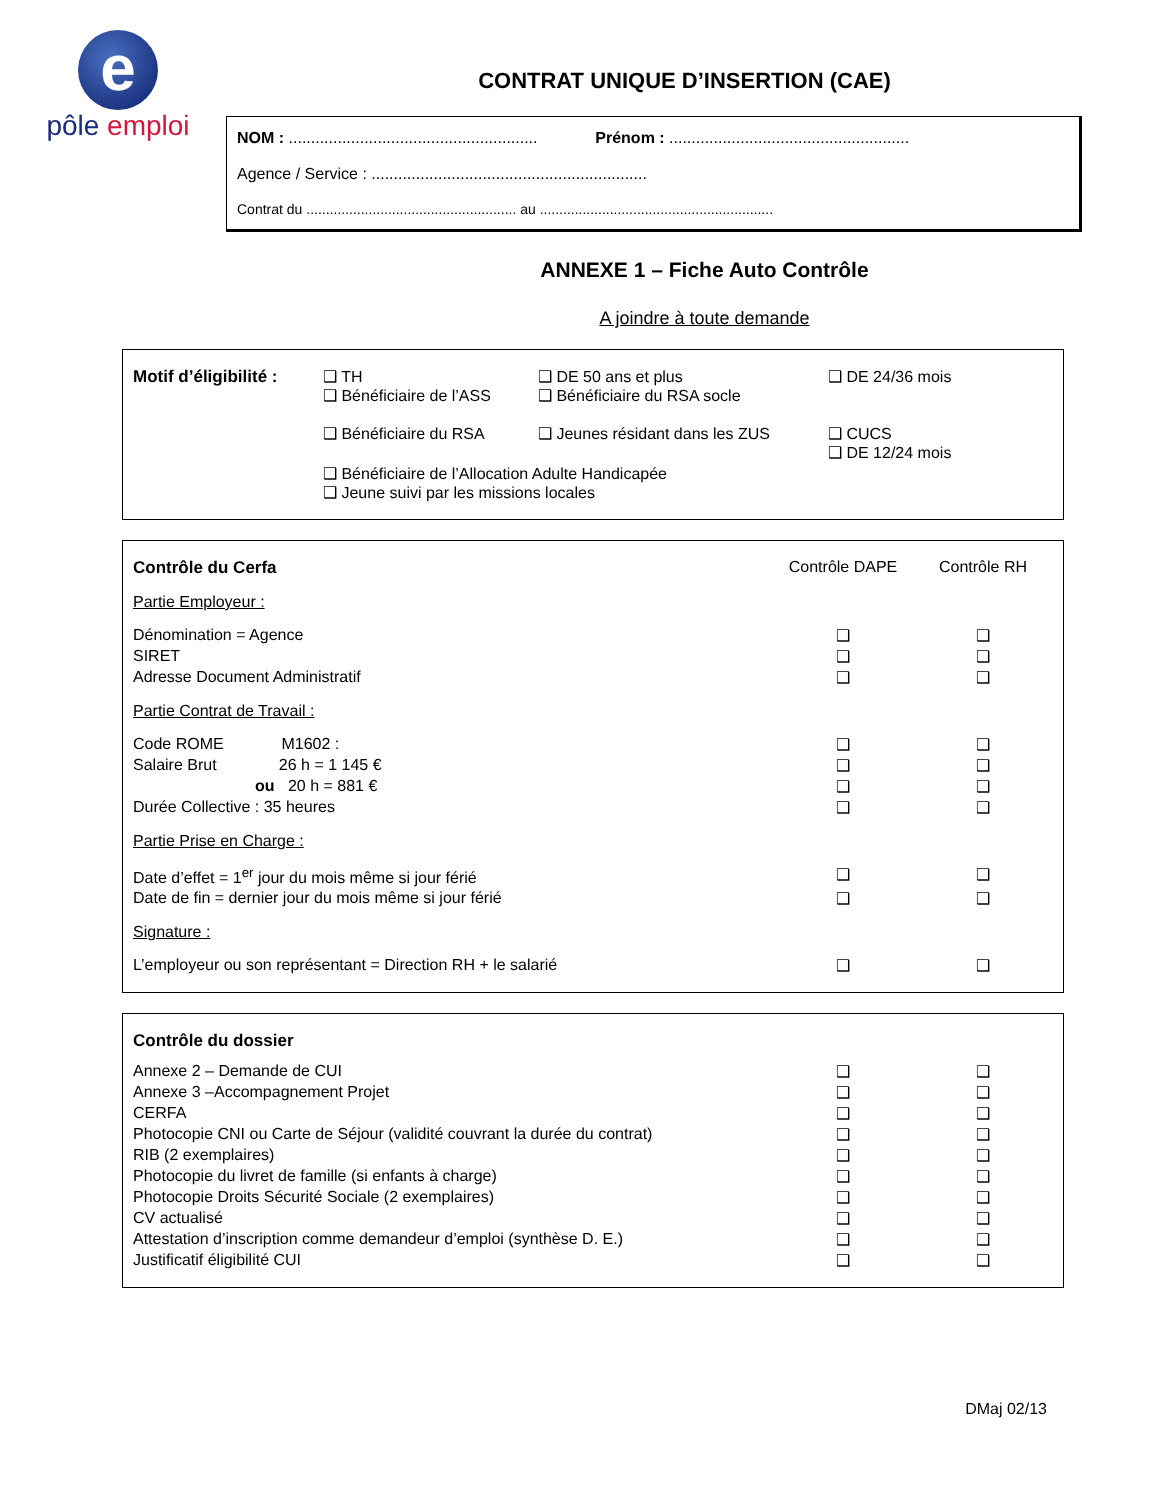e
pôle emploi
CONTRAT UNIQUE D’INSERTION (CAE)
NOM : ........................................................ Prénom : ......................................................
Agence / Service : ..............................................................
Contrat du ...................................................... au ............................................................
ANNEXE 1 – Fiche Auto Contrôle
A joindre à toute demande
| Motif d’éligibilité : | ❑ TH ❑ Bénéficiaire de l’ASS | ❑ DE 50 ans et plus ❑ Bénéficiaire du RSA socle | ❑ DE 24/36 mois |
| | ❑ Bénéficiaire du RSA | ❑ Jeunes résidant dans les ZUS | ❑ CUCS ❑ DE 12/24 mois |
| | ❑ Bénéficiaire de l’Allocation Adulte Handicapée ❑ Jeune suivi par les missions locales | | |
| Contrôle du Cerfa | Contrôle DAPE | Contrôle RH | |
| Partie Employeur : | | | |
| Dénomination = Agence | ❑ | ❑ | |
| SIRET | ❑ | ❑ | |
| Adresse Document Administratif | ❑ | ❑ | |
| Partie Contrat de Travail : | | | |
| Code ROME M1602 : | ❑ | ❑ | |
| Salaire Brut 26 h = 1 145 € | ❑ | ❑ | |
| ou 20 h = 881 € | ❑ | ❑ | |
| Durée Collective : 35 heures | ❑ | ❑ | |
| Partie Prise en Charge : | | | |
| Date d’effet = 1<sup>er</sup> jour du mois même si jour férié | ❑ | ❑ | |
| Date de fin = dernier jour du mois même si jour férié | ❑ | ❑ | |
| Signature : | | | |
| L’employeur ou son représentant = Direction RH + le salarié | ❑ | ❑ | |
| Contrôle du dossier | | | |
| Annexe 2 – Demande de CUI | ❑ | ❑ | |
| Annexe 3 –Accompagnement Projet | ❑ | ❑ | |
| CERFA | ❑ | ❑ | |
| Photocopie CNI ou Carte de Séjour (validité couvrant la durée du contrat) | ❑ | ❑ | |
| RIB (2 exemplaires) | ❑ | ❑ | |
| Photocopie du livret de famille (si enfants à charge) | ❑ | ❑ | |
| Photocopie Droits Sécurité Sociale (2 exemplaires) | ❑ | ❑ | |
| CV actualisé | ❑ | ❑ | |
| Attestation d’inscription comme demandeur d’emploi (synthèse D. E.) | ❑ | ❑ | |
| Justificatif éligibilité CUI | ❑ | ❑ | |
DMaj 02/13